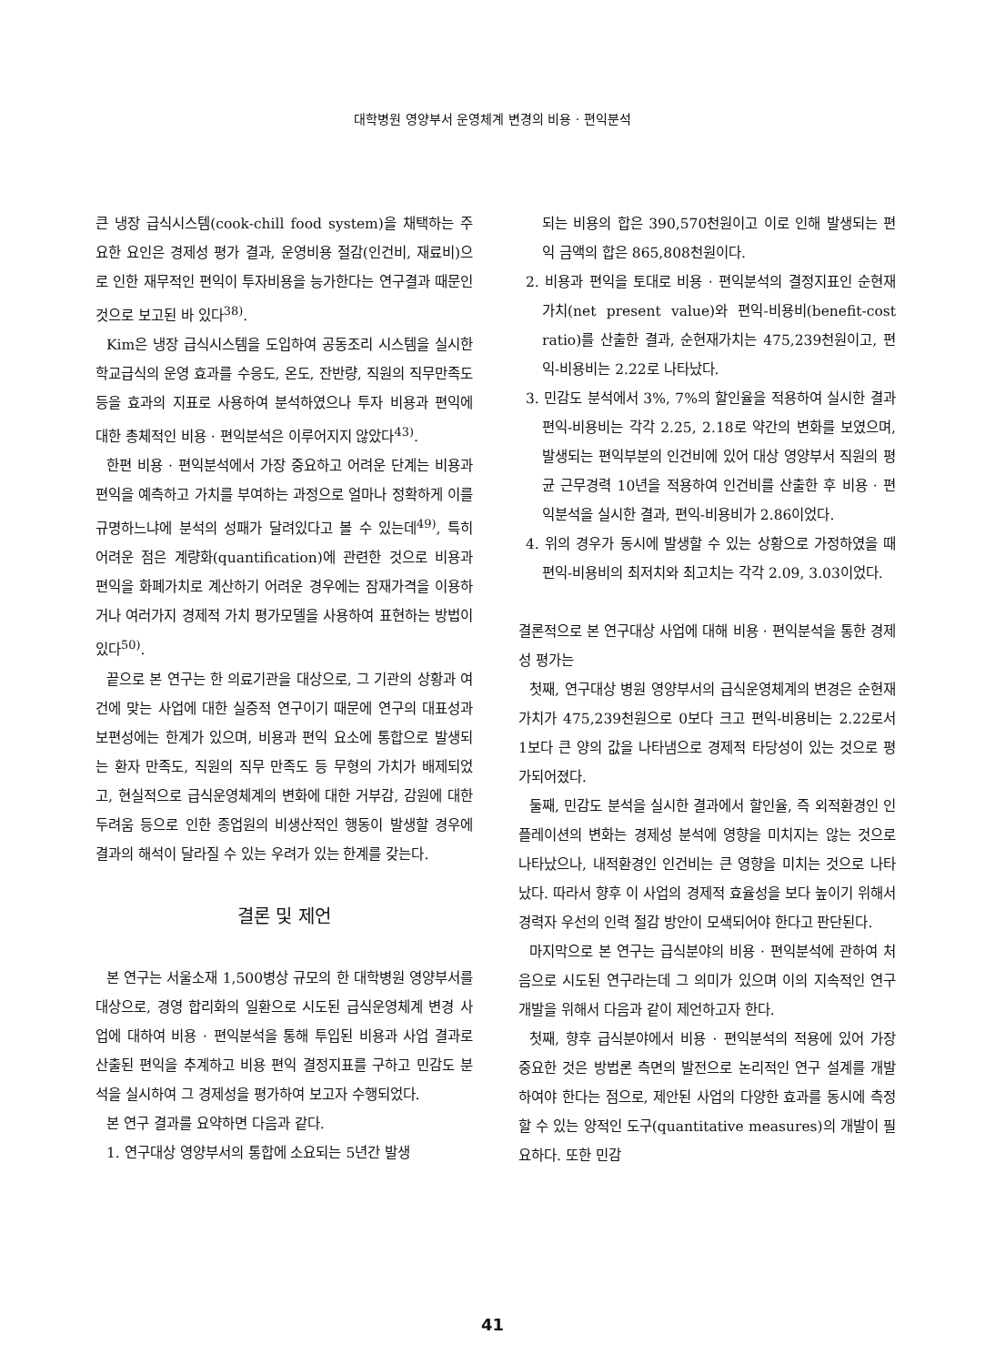대학병원 영양부서 운영체계 변경의 비용 · 편익분석
큰 냉장 급식시스템(cook-chill food system)을 채택하는 주요한 요인은 경제성 평가 결과, 운영비용 절감(인건비, 재료비)으로 인한 재무적인 편익이 투자비용을 능가한다는 연구결과 때문인 것으로 보고된 바 있다<sup>38)</sup>.
Kim은 냉장 급식시스템을 도입하여 공동조리 시스템을 실시한 학교급식의 운영 효과를 수응도, 온도, 잔반량, 직원의 직무만족도 등을 효과의 지표로 사용하여 분석하였으나 투자 비용과 편익에 대한 총체적인 비용 · 편익분석은 이루어지지 않았다<sup>43)</sup>.
한편 비용 · 편익분석에서 가장 중요하고 어려운 단계는 비용과 편익을 예측하고 가치를 부여하는 과정으로 얼마나 정확하게 이를 규명하느냐에 분석의 성패가 달려있다고 볼 수 있는데<sup>49)</sup>, 특히 어려운 점은 계량화(quantification)에 관련한 것으로 비용과 편익을 화폐가치로 계산하기 어려운 경우에는 잠재가격을 이용하거나 여러가지 경제적 가치 평가모델을 사용하여 표현하는 방법이 있다<sup>50)</sup>.
끝으로 본 연구는 한 의료기관을 대상으로, 그 기관의 상황과 여건에 맞는 사업에 대한 실증적 연구이기 때문에 연구의 대표성과 보편성에는 한계가 있으며, 비용과 편익 요소에 통합으로 발생되는 환자 만족도, 직원의 직무 만족도 등 무형의 가치가 배제되었고, 현실적으로 급식운영체계의 변화에 대한 거부감, 감원에 대한 두려움 등으로 인한 종업원의 비생산적인 행동이 발생할 경우에 결과의 해석이 달라질 수 있는 우려가 있는 한계를 갖는다.
결론 및 제언
본 연구는 서울소재 1,500병상 규모의 한 대학병원 영양부서를 대상으로, 경영 합리화의 일환으로 시도된 급식운영체계 변경 사업에 대하여 비용 · 편익분석을 통해 투입된 비용과 사업 결과로 산출된 편익을 추계하고 비용 편익 결정지표를 구하고 민감도 분석을 실시하여 그 경제성을 평가하여 보고자 수행되었다.
본 연구 결과를 요약하면 다음과 같다.
1. 연구대상 영양부서의 통합에 소요되는 5년간 발생
되는 비용의 합은 390,570천원이고 이로 인해 발생되는 편익 금액의 합은 865,808천원이다.
2. 비용과 편익을 토대로 비용 · 편익분석의 결정지표인 순현재가치(net present value)와 편익-비용비(benefit-cost ratio)를 산출한 결과, 순현재가치는 475,239천원이고, 편익-비용비는 2.22로 나타났다.
3. 민감도 분석에서 3%, 7%의 할인율을 적용하여 실시한 결과 편익-비용비는 각각 2.25, 2.18로 약간의 변화를 보였으며, 발생되는 편익부분의 인건비에 있어 대상 영양부서 직원의 평균 근무경력 10년을 적용하여 인건비를 산출한 후 비용 · 편익분석을 실시한 결과, 편익-비용비가 2.86이었다.
4. 위의 경우가 동시에 발생할 수 있는 상황으로 가정하였을 때 편익-비용비의 최저치와 최고치는 각각 2.09, 3.03이었다.
결론적으로 본 연구대상 사업에 대해 비용 · 편익분석을 통한 경제성 평가는
첫째, 연구대상 병원 영양부서의 급식운영체계의 변경은 순현재가치가 475,239천원으로 0보다 크고 편익-비용비는 2.22로서 1보다 큰 양의 값을 나타냄으로 경제적 타당성이 있는 것으로 평가되어졌다.
둘째, 민감도 분석을 실시한 결과에서 할인율, 즉 외적환경인 인플레이션의 변화는 경제성 분석에 영향을 미치지는 않는 것으로 나타났으나, 내적환경인 인건비는 큰 영향을 미치는 것으로 나타났다. 따라서 향후 이 사업의 경제적 효율성을 보다 높이기 위해서 경력자 우선의 인력 절감 방안이 모색되어야 한다고 판단된다.
마지막으로 본 연구는 급식분야의 비용 · 편익분석에 관하여 처음으로 시도된 연구라는데 그 의미가 있으며 이의 지속적인 연구 개발을 위해서 다음과 같이 제언하고자 한다.
첫째, 향후 급식분야에서 비용 · 편익분석의 적용에 있어 가장 중요한 것은 방법론 측면의 발전으로 논리적인 연구 설계를 개발하여야 한다는 점으로, 제안된 사업의 다양한 효과를 동시에 측정할 수 있는 양적인 도구(quantitative measures)의 개발이 필요하다. 또한 민감
41